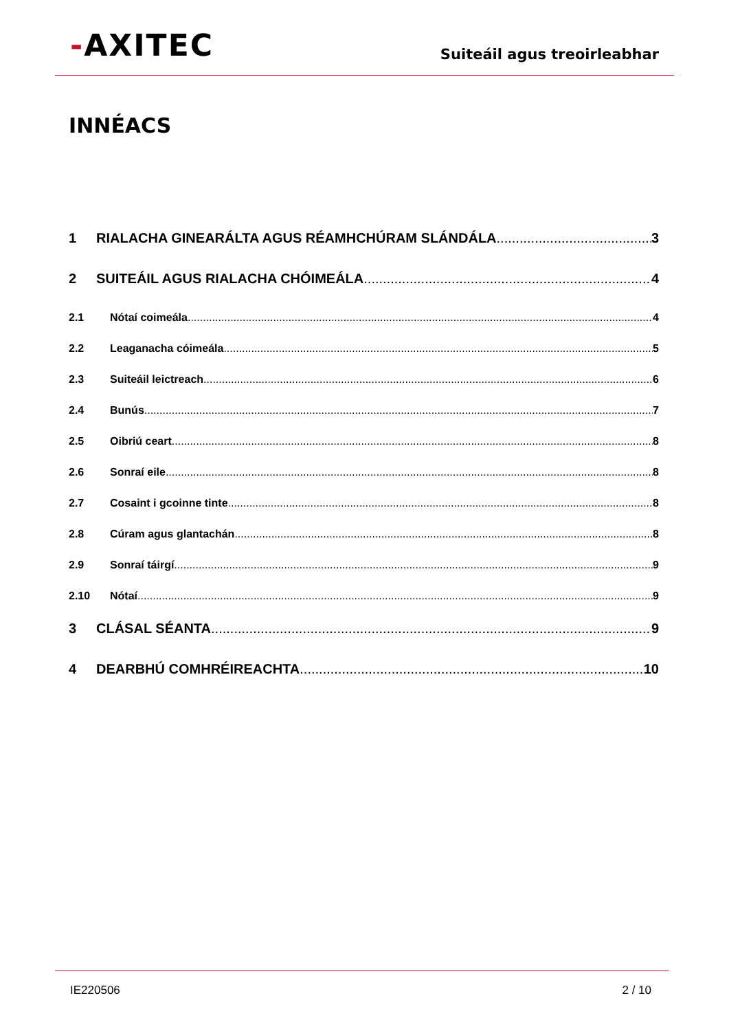-AXITEC
Suiteáil agus treoirleabhar
INNÉACS
1 RIALACHA GINEARÁLTA AGUS RÉAMHCHÚRAM SLÁNDÁLA 3
2 SUITEÁIL AGUS RIALACHA CHÓIMEÁLA 4
2.1 Nótaí coimeála 4
2.2 Leaganacha cóimeála 5
2.3 Suiteáil leictreach 6
2.4 Bunús 7
2.5 Oibriú ceart 8
2.6 Sonraí eile 8
2.7 Cosaint i gcoinne tinte 8
2.8 Cúram agus glantachán 8
2.9 Sonraí táirgí 9
2.10 Nótaí 9
3 CLÁSAL SÉANTA 9
4 DEARBHÚ COMHRÉIREACHTA 10
IE220506 2 / 10